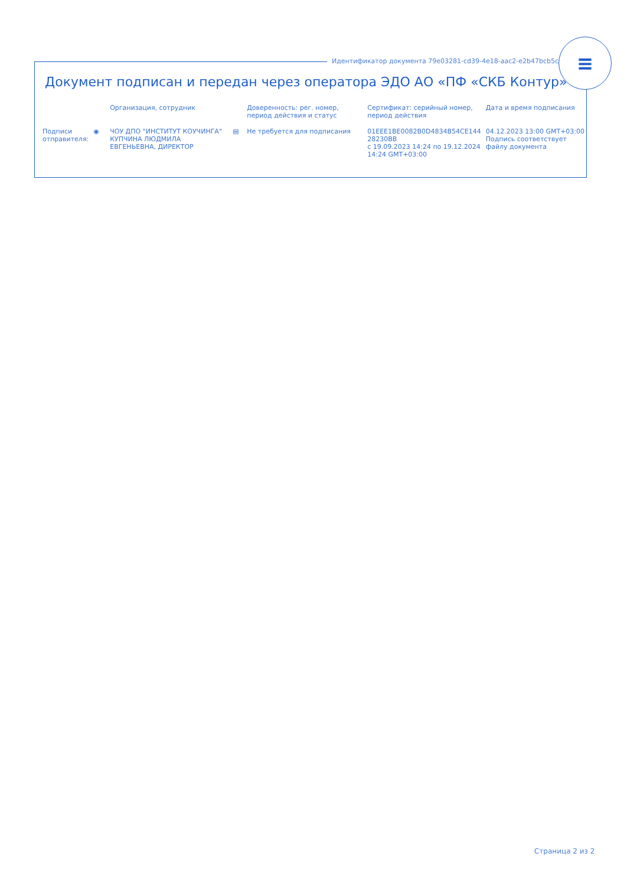Идентификатор документа 79e03281-cd39-4e18-aac2-e2b47bcb5ce4
≡
Документ подписан и передан через оператора ЭДО АО «ПФ «СКБ Контур»
| | | Организация, сотрудник | | Доверенность: рег. номер, период действия и статус | Сертификат: серийный номер, период действия | Дата и время подписания |
| --- | --- | --- | --- | --- | --- | --- |
| Подписи отправителя: | ◉ | ЧОУ ДПО "ИНСТИТУТ КОУЧИНГА" КУПЧИНА ЛЮДМИЛА ЕВГЕНЬЕВНА, ДИРЕКТОР | ▤ | Не требуется для подписания | 01EEE1BE0082B0D4834B54CE144 28230BB с 19.09.2023 14:24 по 19.12.2024 14:24 GMT+03:00 | 04.12.2023 13:00 GMT+03:00 Подпись соответствует файлу документа |
Страница 2 из 2